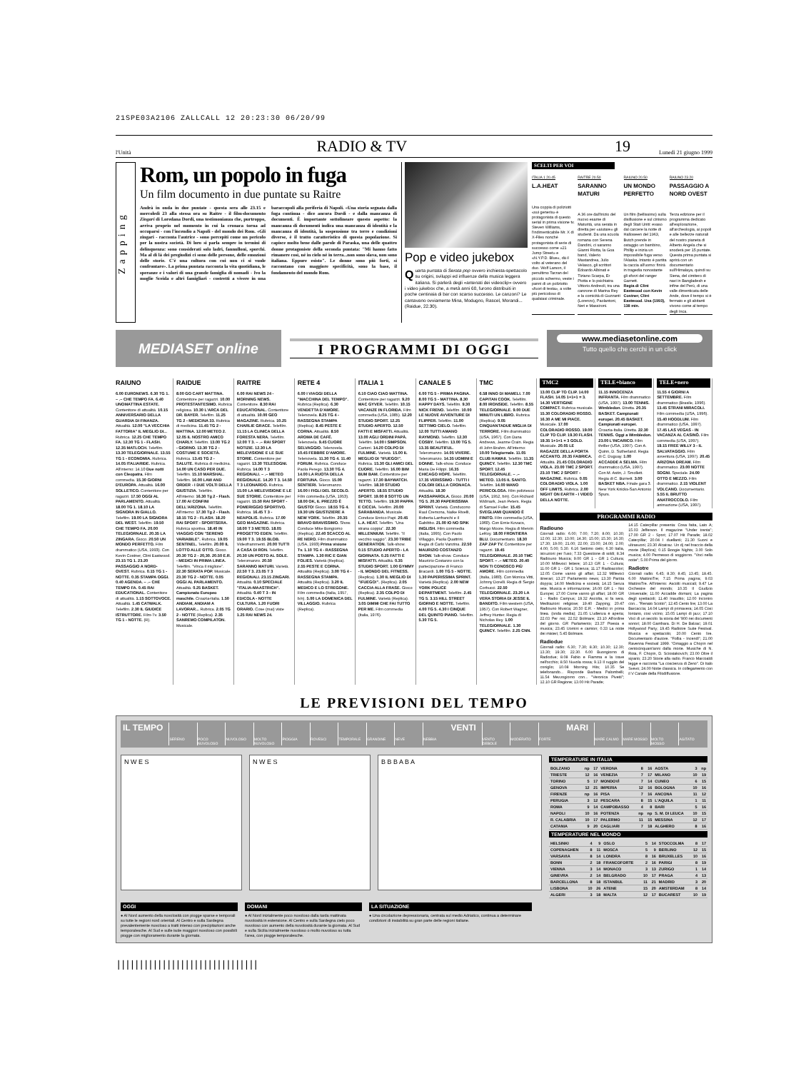21SPE03A2106 ZALLCALL 12 20:23:30 06/20/99
l'Unità RADIO & TV 19 Lunedì 21 giugno 1999
Zapping
Rom, un popolo in fuga
Un film documento in due puntate su Raitre
Andrà in onda in due puntate - questa sera alle 23.15 e mercoledì 23 alla stessa ora su Raitre - il film-documento Zingari di Loredana Dordi, una testimonianza che, purtroppo, arriva proprio nel momento in cui la cronaca torna ad occuparsi - con l'incendio a Napoli - del mondo dei Rom. «Gli zingari - racconta l'autrice - sono percepiti come un pericolo per la nostra società. Di loro si parla sempre in termini di delinquenza: sono considerati solo ladri, fannulloni, sporchi. Ma al di là dei pregiudizi ci sono delle persone, delle emozioni delle storie. C'è una cultura con cui non ci si vuole confrontare». La prima puntata racconta la vita quotidiana, le speranze e i valori di una grande famiglia di nomadi - Ivo la moglie Sceida e altri famigliari - costretti a vivere in una baraccopoli alla periferia di Napoli. «Una storia segnata dalla fuga continua - dice ancora Dordi - e dalla mancanza di documenti. È importante sottolineare questo aspetto: la mancanza di documenti indica una mancanza di identità e la mancanza di identità, la sospensione tra terre e condizioni diverse, è il tratto caratteristico di questa popolazione. Si capisce molto bene dalle parole di Paraska, una delle quattro donne protagoniste della seconda puntata: "Mi hanno fatto rimanere così, né in cielo né in terra...non sono slava, non sono italiana. Eppure esisto". Le donne sono più forti, si raccontano con maggiore specificità, sono la base, il fondamento del mondo Rom.
Pop e video jukebox
Quarta puntata di Serata pop ovvero inchiesta-spettacolo su origini, sviluppi ed influenze della musica leggera italiana. Si parlerà degli «antenati dei videoclip» ovvero i video jukebox che, a metà anni 60, furono distribuiti in poche centinaia di bar con scarso successo. Le canzoni? Le cantavano ovviamente Mina, Modugno, Rascel, Morandi... (Raidue, 22.30).
SCELTI PER VOI
ITALIA 1 20.45
L.A.HEAT
Una coppia di poliziotti «sui generis» è protagonista di questo serial in prima visione tv. Steven Williams, l'indimenticabile Mr. X di X-Files nonché protagonista di serie di successo come «21 Jump Street» e «N.Y.P.D. Blue», dà il volto al veterano del duo. Wolf Larson, il penultimo Tarzan del piccolo schermo, veste i panni di un poliziotto «fuori di testa», a volte più pericoloso di qualsiasi criminale.
RAITRE 20.50
SARANNO MATURI
A 36 ore dall'inizio del nuovo esame di Maturità, una serata in diretta per «aiutare» gli studenti. Da una scuola romana con Serena Dandini, ci saranno Gianni Riotta, la Goa band, Valerio Mastandrea, Julio Velasco, gli scrittori Edoardo Albinati e Tiziano Scarpa, Er Piotta e lo psichiatra Vittorio Andreoli, tra una canzone di Marina Rey e la comicità di Guzzanti (Lorenzo), Paolantoni, Neri e Massironi.
RAIUNO 20.50
UN MONDO PERFETTO
Un film (bellissimo) sulla disillusione e sul cinismo degli Stati Uniti: evaso dal carcere la notte di Halloween del 1963, Butch prende in ostaggio un bambino, Phillip e inizia un impossibile fuga verso l'Alaska. Intanto è partita la caccia all'uomo: finirà in tragedia nonostante gli sforzi del ranger Garnett.
Regia di Clint Eastwood con Kevin Costner, Clint Eastwood. Usa (1993), 138 min.
RAIUNO 23.20
PASSAGGIO A NORD OVEST
Terza edizione per il programma dedicato all'esplorazione, all'archeologia, ai popoli e alle bellezze naturali del nostro pianeta di Alberto Angela che si snoderà per 15 puntate. Questa prima puntata si aprirà con un documentario sull'Himalaya, quindi su Siena, del cimitero di navi in Bangladesh e infine del Perù, di una valle dimenticata delle Ande, dove il tempo si è fermato e gli abitanti vivono come al tempo degli Inca.
MEDIASET online
I PROGRAMMI DI OGGI
www.mediasetonline.com
Tutto quello che cerchi in un click
RAIUNO
6.00 EURONEWS. 6.30 TG 1. – .– CHE TEMPO FA. 6.40 UNOMATTINA ESTATE. Contenitore di attualità. 10.15 ANNIVERSARIO DELLA GUARDIA DI FINANZA. Attualità. 12.00 "LA VECCHIA FATTORIA" IL MEGLIO DI... Rubrica. 12.25 CHE TEMPO FA. 12.30 TG 1 - FLASH. 12.35 MATLOCH. Telefilm. 13.30 TELEGIORNALE. 13.55 TG 1 - ECONOMIA. Rubrica. 14.05 ITALIARIDE. Rubrica. All'interno: 14.10 Due notti con Cleopatra. Film commedia. 15.30 GIORNI D'EUROPA. Attualità. 16.00 SOLLETICO. Contenitore per ragazzi. 17.50 OGGI AL PARLAMENTO. Attualità. 18.00 TG 1. 18.10 LA SIGNORA IN GIALLO. Telefilm. 19.00 LA SIGNORA DEL WEST. Telefilm. 19.50 CHE TEMPO FA. 20.00 TELEGIORNALE. 20.35 LA ZINGARA. Gioco. 20.50 UN MONDO PERFETTO. Film drammatico (USA, 1993). Con Kevin Costner, Clint Eastwood. 23.15 TG 1. 23.20 PASSAGGIO A NORD-OVEST. Rubrica. 0.15 TG 1 - NOTTE. 0.35 STAMPA OGGI. 0.40 AGENDA. – .– CHE TEMPO FA. 0.45 RAI EDUCATIONAL. Contenitore di attualità. 1.15 SOTTOVOCE. Attualità. 1.45 CATWALK. Telefilm. 2.30 IL GIUDICE ISTRUTTORE. Film-Tv. 3.50 TG 1 - NOTTE. (R).
RAIDUE
8.00 GO CART MATTINA. Contenitore per ragazzi. 10.00 PROTESTANTESIMO. Rubrica religiosa. 10.30 L'ARCA DEL DR. BAYER. Telefilm. 11.25 TG 2 - MEDICINA 33. Rubrica di medicina. 11.45 TG 2 - MATTINA. 12.00 METEO 2. 12.05 IL NOSTRO AMICO CHARLY. Telefilm. 13.00 TG 2 - GIORNO. 13.30 TG 2 - COSTUME E SOCIETÀ. Rubrica. 13.45 TG 2 - SALUTE. Rubrica di medicina. 14.00 UN CASO PER DUE. Telefilm. 15.10 MARSHAL. Telefilm. 16.00 LAW AND ORDER - I DUE VOLTI DELLA GIUSTIZIA. Telefilm. All'interno: 16.30 Tg 2 - Flash. 17.00 AI CONFINI DELL'ARIZONA. Telefilm. All'interno: 17.30 Tg 2 - Flash. 18.15 TG 2 - FLASH. 18.20 RAI SPORT - SPORTSERA. Rubrica sportiva. 18.40 IN VIAGGIO CON "SERENO VARIABILE". Rubrica. 19.05 SENTINEL. Telefilm. 20.00 IL LOTTO ALLE OTTO. Gioco. 20.30 TG 2 - 20,30. 20.50 E.R. - MEDICI IN PRIMA LINEA. Telefilm. "Vinca il migliore". 22.30 SERATA POP. Musicale. 23.30 TG 2 - NOTTE. 0.05 OGGI AL PARLAMENTO. Attualità. 0.25 BASKET. Campionato Europeo maschile. Croazia-Italia. 1.50 ANDIAM, ANDIAM A LAVORAR... Rubrica. 2.05 TG 2 - NOTTE (Replica). 2.35 SANREMO COMPILATON. Musicale.
RAITRE
6.00 RAI NEWS 24 - MORNING NEWS. Contenitore. 8.30 RAI EDUCATIONAL. Contenitore di attualità. 10.00 GEO MAGAZINE. Rubrica. 10.25 CHARLIE GRACE. Telefilm. 11.15 LA CLINICA DELLA FORESTA NERA. Telefilm. 12.00 T 3. – .– RAI SPORT NOTIZIE. 12.30 LA MELEVISIONE E LE SUE STORIE. Contenitore per ragazzi. 13.30 TELESOGNI. Rubrica. 14.00 T 3 REGIONALI. – .– METEO REGIONALE. 14.20 T 3. 14.50 T 3 LEONARDO. Rubrica. 15.00 LA MELEVISIONE E LE SUE STORIE. Contenitore per ragazzi. 15.50 RAI SPORT - POMERIGGIO SPORTIVO. Rubrica. 16.45 T 3 - NEAPOLIS. Rubrica. 17.00 GEO MAGAZINE. Rubrica. 18.00 T 3 METEO. 18.05 PROGETTO EDEN. Telefilm. 19.00 T 3. 19.55 BLOB. Videoframmenti. 20.00 TUTTI A CASA DI RON. Telefilm. 20.30 UN POSTO AL SOLE. Teleromanzo. 20.50 SARANNO MATURI. Varietà. 22.50 T 3. 23.05 T 3 REGIONALI. 23.15 ZINGARI. Attualità. 0.10 SPECIALE "ITALIA-MAASTRICH". Attualità. 0.40 T 3 - IN EDICOLA - NOTTE CULTURA. 1.20 FUORI ORARIO. Cose (mai) viste 1.25 RAI NEWS 24.
RETE 4
6.00 I VIAGGI DELLA "MACCHINA DEL TEMPO". Rubrica (Replica). 6.30 VENDETTA D'AMORE. Telenovela. 8.25 TG 4 - RASSEGNA STAMPA (Replica). 8.45 PESTE E CORNA. Attualità. 8.50 AROMA DE CAFÉ. Telenovela. 9.45 CUORE SELVAGGIO. Telenovela. 10.45 FEBBRE D'AMORE. Telenovela. 11.30 TG 4. 11.40 FORUM. Rubrica. Conduce Paola Perego. 13.30 TG 4. 14.00 LA RUOTA DELLA FORTUNA. Gioco. 15.00 SENTIERI. Teleromanzo. 16.00 I FIGLI DEL SECOLO. Film commedia (USA, 1953). 18.00 OK, IL PREZZO È GIUSTO! Gioco. 18.55 TG 4. 19.30 UN GIUSTIZIERE A NEW YORK. Telefilm. 20.35 BRAVO BRAVISSIMO. Show. Conduce Mike Bongiorno (Replica). 22.40 SCACCO AL RE NERO. Film drammatico (USA, 1993) Prima visione Tv. 1.10 TG 4 - RASSEGNA STAMPA. 1.30 RIC E GIAN FOLIES. Varietà (Replica). 2.55 PESTE E CORNA. Attualità (Replica). 3.00 TG 4 - RASSEGNA STAMPA. Attualità (Replica). 3.20 IL MEDICO E LO STREGONE. Film commedia (Italia, 1957, b/n). 5.00 LA DOMENICA DEL VILLAGGIO. Rubrica (Replica).
ITALIA 1
6.10 CIAO CIAO MATTINA. Contenitore per ragazzi. 9.20 MAC GYVER. Telefilm. 10.15 VACANZE IN FLORIDA. Film commedia (USA, 1985). 12.20 STUDIO SPORT. 12.25 STUDIO APERTO. 12.50 FATTI E MISFATTI. Attualità. 13.00 AGLI ORDINI PAPÀ. Telefilm. 14.00 I SIMPSON. Cartoni. 14.20 COLPO DI FULMINE. Varietà. 15.00 IL MEGLIO DI "IFUEGO!". Rubrica. 15.30 GLI AMICI DEL CUORE. Telefilm. 16.00 BIM BUM BAM. Contenitore per ragazzi. 17.30 BAYWATCH. Telefilm. 18.30 STUDIO APERTO. 18.55 STUDIO SPORT. 19.00 8 SOTTO UN TETTO. Telefilm. 19.30 PAPPA E CICCIA. Telefilm. 20.00 SARABANDA. Musicale. Conduce Enrico Papi. 20.45 L.A. HEAT. Telefilm. "Una strana coppia". 22.30 MILLENNIUM. Telefilm. "Il vecchio saggio". 23.30 TRIBE GENERATION. Talk-show. 0.15 STUDIO APERTO - LA GIORNATA. 0.25 FATTI E MISFATTI. Attualità. 0.35 STUDIO SPORT. 1.00 GYMMY - IL MONDO DEL FITNESS. (Replica). 1.30 IL MEGLIO DI "IFUEGO!". (Replica). 2.05 CACCIA ALLA FRASE. Gioco (Replica). 2.35 COLPO DI FULMINE. Varietà (Replica). 3.05 DIMMI CHE FAI TUTTO PER ME. Film commedia (Italia, 1976).
CANALE 5
6.00 TG 5 - PRIMA PAGINA. 8.00 TG 5 - MATTINA. 8.30 HAPPY DAYS. Telefilm. 9.30 NICK FRENO. Telefilm. 10.00 LE NUOVE AVVENTURE DI FLIPPER. Telefilm. 11.00 SETTIMO CIELO. Telefilm. 12.00 TUTTI AMANO RAYMOND. Telefilm. 12.30 COSBY. Telefilm. 13.00 TG 5. 13.35 BEAUTIFUL. Teleromanzo. 14.05 VIVERE. Teleromanzo. 14.35 UOMINI E DONNE. Talk-show. Conduce Maria De Filippi. 16.35 CHICAGO HOPE. Telefilm. 17.35 VERISSIMO - TUTTI I COLORI DELLA CRONACA. Attualità. 18.30 PASSAPAROLA. Gioco. 20.00 TG 5. 20.30 PAPERISSIMA SPRINT. Varietà. Conducono Raul Cremona, Naike Rivelli, Roberta Lanfranchi e il Gabibbo. 21.00 IO NO SPIK INGLISH. Film commedia (Italia, 1995). Con Paolo Villaggio, Paola Quattrini. Regia di Carlo Vanzina. 22.50 MAURIZIO COSTANZO SHOW. Talk-show. Conduce Maurizio Costanzo con la partecipazione di Franco Bracardi. 1.00 TG 5 - NOTTE. 1.30 PAPERISSIMA SPRINT. Varietà (Replica). 2.00 NEW YORK POLICE DEPARTMENT. Telefilm. 2.45 TG 5. 3.15 HILL STREET GIORNO E NOTTE. Telefilm. 4.00 TG 5. 4.30 I CINQUE DEL QUINTO PIANO. Telefilm. 5.30 TG 5.
TMC
6.58 INNO DI MAMELI. 7.00 CAPITAN COOK. Telefilm. 8.00 IRONSIDE. Telefilm. 8.55 TELEGIORNALE. 9.00 DUE MINUTI UN LIBRO. Rubrica (Replica). 9.05 CINQUANTADUE MIGLIA DI TERRORE. Film drammatico (USA, 1967). Con Dana Andrews, Jeanne Crain. Regia di John Brahm. All'interno: 10.00 Telegiornale. 11.05 CLUB HAWAII. Telefilm. 11.35 QUINCY. Telefilm. 12.30 TMC SPORT. 12.45 TELEGIORNALE. – .– METEO. 13.05 IL SANTO. Telefilm. 14.00 MANO PERICOLOSA. Film poliziesco (USA, 1952, b/n). Con Richard Widmark, Jean Peters. Regia di Samuel Fuller. 15.45 SVEGLIAMI QUANDO È FINITO. Film commedia (USA, 1960). Con Ernie Kovacs, Margo Moore. Regia di Mervin LeRoy. 18.00 FRONTIERA BLU. Documentario. 18.30 ZAP ZAP TV. Contenitore per ragazzi. 19.45 TELEGIORNALE. 20.10 TMC SPORT. – .– METEO. 20.40 NON TI CONOSCO PIÙ AMORE. Film commedia (Italia, 1980). Con Monica Vitti, Johnny Dorelli. Regia di Sergio Corbucci. 22.50 TELEGIORNALE. 23.20 LA VERA STORIA DI JESSE IL BANDITO. Film western (USA, 1957). Con Robert Wagner, Jeffrey Hunter. Regia di Nicholas Rey. 1.00 TELEGIORNALE. 1.30 QUINCY. Telefilm. 2.25 CNN.
TMC2
13.00 CLIP TO CLIP. 14.00 FLASH. 14.05 1+1+1 = 3. 14.30 VERTIGINE COMPACT. Rubrica musicale. 15.30 COLORADIO ROSSO. 16.30 A ME MI PIACE. Musicale. 17.00 COLORADIO ROSSO. 19.00 CLIP TO CLIP. 19.30 FLASH. 19.35 1+1+1 = 3 GOLD. Musicale. 20.05 LE RAGAZZE DELLA PORTA ACCANTO. 20.35 FABRICA. Attualità. 21.45 COLORADIO VIOLA. 23.00 TMC 2 SPORT. 23.10 TMC 2 SPORT - MAGAZINE. Rubrica. 0.05 COLORADIO VIOLA. 1.00 OFF LIMITS. Rubrica. 2.00 NIGHT ON EARTH - I VIDEO DELLA NOTTE.
TELE+bianco
11.15 INNOCENZA INFRANTA. Film drammatico (USA, 1997). 13.00 TENNIS. Wimbledon. Diretta. 20.35 BASKET. Campionati europei. 20.45 BASKET. Campionati europei. Croazia-Italia. Diretta. 22.30 TENNIS. Oggi a Wimbledon. 23.00 L'INCARICO. Film thriller (USA, 1997). Con A. Quinn, D. Sutherland. Regia di C. Duguay. 1.00 ACCADDE A SELMA. Film drammatico (USA, 1997). Con M. Astin, J. Smollett. Regia di C. Burnett. 3.00 BASKET NBA. Finale gara 3. New York Knicks-San Antonio Spurs.
TELE+nero
11.55 4 GIORNI A SETTEMBRE. Film drammatico (Brasile, 1996). 13.45 STRANI MIRACOLI. Film commedia (USA, 1996). 15.40 HOODLUM. Film drammatico (USA, 1997). 17.45 LAS VEGAS - IN VACANZA AL CASINÒ. Film commedia (USA, 1997). 19.15 FREE WILLY 3 - IL SALVATAGGIO. Film avventura (USA, 1997). 20.45 ARIZONA DREAM. Film drammatico. 23.00 NOTTE SOGNI. Speciale. 24.00 OTTO E MEZZO. Film drammatico. 2.15 VIOLENT VOLCANO. Documentario. 5.55 IL BRUTTO ANATROCCOLO. Film animazione (USA, 1997).
PROGRAMMI RADIO
Radiouno
Giornali radio: 6.00; 7.00; 7.20; 8.00; 10.30; 12.00; 12.30; 13.00; 14.30; 15.00; 15.30; 16.30; 17.30; 19.00; 21.00; 22.00; 23.00; 24.00; 2.00; 4.00; 5.00; 5.30. 6.16 Settimo cielo; 6.30 Italia, istruzioni per l'uso; 7.33 Questione di soldi; 8.34 Radiouno Musica; 9.00 GR 1 - GR 1 Cultura; 10.00 Millevoci lettere; 10.13 GR 1 - Cultura; 11.00 GR 1 - GR 1 Scienza; 11.17 Radioacolori; 12.05 Come vanno gli affari; 12.32 Millevoci itinerari; 13.27 Parlamento news; 13.30 Partita doppia; 14.00 Medicina e società; 14.15 Senza rete. Musica e informazione; 16.00 GR 1 - Noi Europei; 17.00 Come vanno gli affari; 18.00 GR 1 - Radio Campus; 19.32 Ascolta, si fa sera. Meditazioni religiose; 19.40 Zapping; 20.47 Radiouno Musica; 20.50 E.R. - Medici in prima linea. (onda media); 21.05 L'udienza è aperta; 22.03 Per noi; 22.52 Bolmare; 23.10 All'ordine del giorno. GR Parlamento; 23.37 Poesia e musica; 23.45 Uomini e camion; 0.33 La notte dei misteri; 5.45 Bolmare.
Radiodue
Giornali radio: 6.30; 7.30; 8.30; 10.30; 12.30; 13.30; 19.30; 22.30. 6.00 Buongiorno di Radiodue; 8.08 Fabio e Fiamma e la trave nell'occhio; 8.50 Nuvola rossa; 9.13 Il ruggito del coniglio; 10.08 Morning Hits; 10.35 Se telefonando... Risponde Barbara Palombelli; 11.54 Mezzogiorno con... "Veronica Pivetti"; 12.10 GR Regione; 13.00 Hit Parade;
14.15 Caterpillar presenta: Cosa fatta, Lato A; 15.03 Jefferson. Il magazine "Under trenta"; 17.00 GR 2 - Sport; 17.07 Hit Parade; 18.02 Caterpillar; 20.04 I duellanti; 21.30 Suoni e ultrasuoni; 23.30 Alcatraz. Un dj nel braccio della morte (Replica); 0.15 Boogie Nights; 3.00 Solo musica; 4.00 Permesso di soggiorno. "Voci nella notte"; 5.00 Prima del giorno.
Radiotre
Giornali radio: 6.45; 8.30; 8.45; 13.45; 18.45. 6.00 MattinoTre; 7.15 Prima pagina; 9.03 MattinoTre. All'interno: Ascolti musicali; 9.47 Le Orchestre del mondo; 10.35 Il Giudizio Universale; 11.00 Accadde domani; La pagina degli spettacoli; 11.40 Inaudito; 12.00 Incontro con... "Renato Scotto"; 12.45 Cento lire; 13.00 La Barcaccia; 14.04 Lampi di primavera; 14.05 Così lontano, così vicino; 15.05 Lampi di jazz; 17.10 Voci di un secolo: la storia del '900 nei documenti sonori; 18.00 Gambara. Di H. De Balzac; 19.01 Hollywood Party; 19.45 Radiotre Suite Festival. Musica e spettacolo; 20.00 Cento lire. Documentario d'autore. "Follia - Incendi"; 21.00 Ravenna Festival 1999. "Omaggio a Chopin nel centocinquant'anni dalla morte. Musiche di N. Rota, F. Chopin, D. Sciostakovich; 23.00 Oltre il sipario; 23.20 Storie alla radio. Franco Marcoaldi legge e racconta "La coscienza di Zeno". Di Italo Svevo; 24.00 Notte classica. In collegamento con il V Canale della Filodiffusione.
LE PREVISIONI DEL TEMPO
IL TEMPO SERENO POCO NUVOLOSO NUVOLOSO MOLTO NUVOLOSO PIOGGIA ROVESCI TEMPORALE GRANDINE NEVE NEBBIA VENTI VENTO DEBOLE MODERATO FORTE MARI MARE CALMO MARE MOSSO MOLTO MOSSO AGITATO
N W E S N W E S B B B A B A
TEMPERATURE IN ITALIA
| BOLZANO | np | 17 | VERONA | 8 | 16 | AOSTA | 3 | np |
| TRIESTE | 12 | 16 | VENEZIA | 7 | 17 | MILANO | 10 | 19 |
| TORINO | 5 | 17 | MONDOVÌ | 7 | 14 | CUNEO | 6 | 15 |
| GENOVA | 12 | 21 | IMPERIA | 12 | 16 | BOLOGNA | 10 | 16 |
| FIRENZE | np | 16 | PISA | 7 | 16 | ANCONA | 11 | 12 |
| PERUGIA | 3 | 12 | PESCARA | 8 | 15 | L'AQUILA | 1 | 11 |
| ROMA | 9 | 14 | CAMPOBASSO | 4 | 8 | BARI | 5 | 16 |
| NAPOLI | 10 | 16 | POTENZA | np | np | S. M. DI LEUCA | 10 | 15 |
| R. CALABRIA | 10 | 17 | PALERMO | 11 | 15 | MESSINA | 12 | 17 |
| CATANIA | 9 | 20 | CAGLIARI | 7 | 18 | ALGHERO | 8 | 16 |
TEMPERATURE NEL MONDO
| HELSINKI | 4 | 9 | OSLO | 5 | 14 | STOCCOLMA | 8 | 17 |
| COPENAGHEN | 8 | 11 | MOSCA | 5 | 9 | BERLINO | 12 | 15 |
| VARSAVIA | 8 | 14 | LONDRA | 8 | 16 | BRUXELLES | 10 | 16 |
| BONN | 2 | 18 | FRANCOFORTE | 2 | 16 | PARIGI | 8 | 19 |
| VIENNA | 3 | 14 | MONACO | 3 | 13 | ZURIGO | 1 | 14 |
| GINEVRA | 2 | 14 | BELGRADO | 10 | 17 | PRAGA | 4 | 13 |
| BARCELLONA | 8 | 18 | ISTANBUL | 11 | 21 | MADRID | 3 | 20 |
| LISBONA | 10 | 26 | ATENE | 15 | 20 | AMSTERDAM | 8 | 14 |
| ALGERI | 3 | 18 | MALTA | 12 | 17 | BUCAREST | 10 | 19 |
OGGI
● Al Nord aumento della nuvolosità con piogge sparse e temporali su tutte le regioni nord orientali. Al Centro e sulla Sardegna prevalentemente nuvoloso a tratti intenso con precipitazioni anche temporalesche. Al Sud e sulle isole maggiori nuvoloso con possibili piogge con miglioramento durante la giornata.
DOMANI
● Al Nord inizialmente poco nuvoloso dalla tarda mattinata nuvolosità in estensione. Al Centro e sulla Sardegna cielo poco nuvoloso con aumento della nuvolosità durante la giornata. Al Sud e sulla Sicilia inizialmente nuvoloso o molto nuvoloso su tutta l'area, con piogge temporalesche.
LA SITUAZIONE
● Una circolazione depressionaria, centrata sul medio Adriatico, continua a determinare condizioni di instabilità su gran parte delle regioni italiane.
|||||||||||||||||||||||||||||||